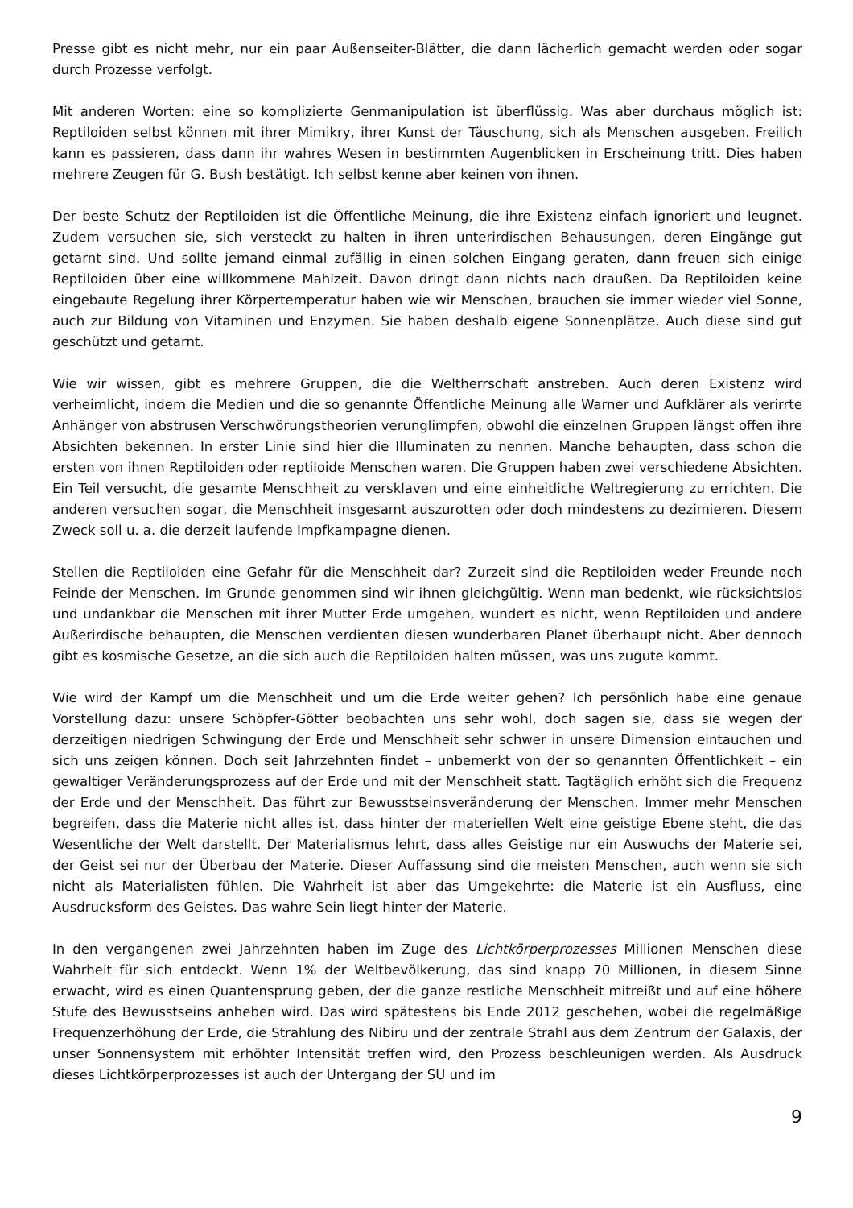Presse gibt es nicht mehr, nur ein paar Außenseiter-Blätter, die dann lächerlich gemacht werden oder sogar durch Prozesse verfolgt.
Mit anderen Worten: eine so komplizierte Genmanipulation ist überflüssig. Was aber durchaus möglich ist: Reptiloiden selbst können mit ihrer Mimikry, ihrer Kunst der Täuschung, sich als Menschen ausgeben. Freilich kann es passieren, dass dann ihr wahres Wesen in bestimmten Augenblicken in Erscheinung tritt. Dies haben mehrere Zeugen für G. Bush bestätigt. Ich selbst kenne aber keinen von ihnen.
Der beste Schutz der Reptiloiden ist die Öffentliche Meinung, die ihre Existenz einfach ignoriert und leugnet. Zudem versuchen sie, sich versteckt zu halten in ihren unterirdischen Behausungen, deren Eingänge gut getarnt sind. Und sollte jemand einmal zufällig in einen solchen Eingang geraten, dann freuen sich einige Reptiloiden über eine willkommene Mahlzeit. Davon dringt dann nichts nach draußen. Da Reptiloiden keine eingebaute Regelung ihrer Körpertemperatur haben wie wir Menschen, brauchen sie immer wieder viel Sonne, auch zur Bildung von Vitaminen und Enzymen. Sie haben deshalb eigene Sonnenplätze. Auch diese sind gut geschützt und getarnt.
Wie wir wissen, gibt es mehrere Gruppen, die die Weltherrschaft anstreben. Auch deren Existenz wird verheimlicht, indem die Medien und die so genannte Öffentliche Meinung alle Warner und Aufklärer als verirrte Anhänger von abstrusen Verschwörungstheorien verunglimpfen, obwohl die einzelnen Gruppen längst offen ihre Absichten bekennen. In erster Linie sind hier die Illuminaten zu nennen. Manche behaupten, dass schon die ersten von ihnen Reptiloiden oder reptiloide Menschen waren. Die Gruppen haben zwei verschiedene Absichten. Ein Teil versucht, die gesamte Menschheit zu versklaven und eine einheitliche Weltregierung zu errichten. Die anderen versuchen sogar, die Menschheit insgesamt auszurotten oder doch mindestens zu dezimieren. Diesem Zweck soll u. a. die derzeit laufende Impfkampagne dienen.
Stellen die Reptiloiden eine Gefahr für die Menschheit dar? Zurzeit sind die Reptiloiden weder Freunde noch Feinde der Menschen. Im Grunde genommen sind wir ihnen gleichgültig. Wenn man bedenkt, wie rücksichtslos und undankbar die Menschen mit ihrer Mutter Erde umgehen, wundert es nicht, wenn Reptiloiden und andere Außerirdische behaupten, die Menschen verdienten diesen wunderbaren Planet überhaupt nicht. Aber dennoch gibt es kosmische Gesetze, an die sich auch die Reptiloiden halten müssen, was uns zugute kommt.
Wie wird der Kampf um die Menschheit und um die Erde weiter gehen? Ich persönlich habe eine genaue Vorstellung dazu: unsere Schöpfer-Götter beobachten uns sehr wohl, doch sagen sie, dass sie wegen der derzeitigen niedrigen Schwingung der Erde und Menschheit sehr schwer in unsere Dimension eintauchen und sich uns zeigen können. Doch seit Jahrzehnten findet – unbemerkt von der so genannten Öffentlichkeit – ein gewaltiger Veränderungsprozess auf der Erde und mit der Menschheit statt. Tagtäglich erhöht sich die Frequenz der Erde und der Menschheit. Das führt zur Bewusstseinsveränderung der Menschen. Immer mehr Menschen begreifen, dass die Materie nicht alles ist, dass hinter der materiellen Welt eine geistige Ebene steht, die das Wesentliche der Welt darstellt. Der Materialismus lehrt, dass alles Geistige nur ein Auswuchs der Materie sei, der Geist sei nur der Überbau der Materie. Dieser Auffassung sind die meisten Menschen, auch wenn sie sich nicht als Materialisten fühlen. Die Wahrheit ist aber das Umgekehrte: die Materie ist ein Ausfluss, eine Ausdrucksform des Geistes. Das wahre Sein liegt hinter der Materie.
In den vergangenen zwei Jahrzehnten haben im Zuge des Lichtkörperprozesses Millionen Menschen diese Wahrheit für sich entdeckt. Wenn 1% der Weltbevölkerung, das sind knapp 70 Millionen, in diesem Sinne erwacht, wird es einen Quantensprung geben, der die ganze restliche Menschheit mitreißt und auf eine höhere Stufe des Bewusstseins anheben wird. Das wird spätestens bis Ende 2012 geschehen, wobei die regelmäßige Frequenzerhöhung der Erde, die Strahlung des Nibiru und der zentrale Strahl aus dem Zentrum der Galaxis, der unser Sonnensystem mit erhöhter Intensität treffen wird, den Prozess beschleunigen werden. Als Ausdruck dieses Lichtkörperprozesses ist auch der Untergang der SU und im
9